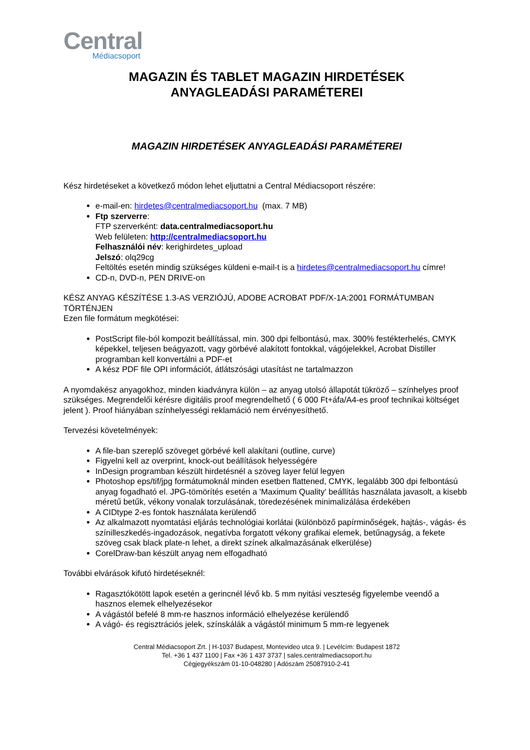Central
Médiacsoport
MAGAZIN ÉS TABLET MAGAZIN HIRDETÉSEK
ANYAGLEADÁSI PARAMÉTEREI
MAGAZIN HIRDETÉSEK ANYAGLEADÁSI PARAMÉTEREI
Kész hirdetéseket a következő módon lehet eljuttatni a Central Médiacsoport részére:
e-mail-en: hirdetes@centralmediacsoport.hu (max. 7 MB)
Ftp szerverre:
FTP szerverként: data.centralmediacsoport.hu
Web felületen: http://centralmediacsoport.hu
Felhasználói név: kerighirdetes_upload
Jelszó: olq29cg
Feltöltés esetén mindig szükséges küldeni e-mail-t is a hirdetes@centralmediacsoport.hu címre!
CD-n, DVD-n, PEN DRIVE-on
KÉSZ ANYAG KÉSZÍTÉSE 1.3-AS VERZIÓJÚ, ADOBE ACROBAT PDF/X-1A:2001 FORMÁTUMBAN TÖRTÉNJEN
Ezen file formátum megkötései:
PostScript file-ból kompozit beállítással, min. 300 dpi felbontású, max. 300% festékterhelés, CMYK képekkel, teljesen beágyazott, vagy görbévé alakított fontokkal, vágójelekkel, Acrobat Distiller programban kell konvertálni a PDF-et
A kész PDF file OPI információt, átlátszósági utasítást ne tartalmazzon
A nyomdakész anyagokhoz, minden kiadványra külön – az anyag utolsó állapotát tükröző – színhelyes proof szükséges. Megrendelői kérésre digitális proof megrendelhető ( 6 000 Ft+áfa/A4-es proof technikai költséget jelent ). Proof hiányában színhelyességi reklamáció nem érvényesíthető.
Tervezési követelmények:
A file-ban szereplő szöveget görbévé kell alakítani (outline, curve)
Figyelni kell az overprint, knock-out beállítások helyességére
InDesign programban készült hirdetésnél a szöveg layer felül legyen
Photoshop eps/tif/jpg formátumoknál minden esetben flattened, CMYK, legalább 300 dpi felbontású anyag fogadható el. JPG-tömörítés esetén a 'Maximum Quality' beállítás használata javasolt, a kisebb méretű betűk, vékony vonalak torzulásának, töredezésének minimalizálása érdekében
A CIDtype 2-es fontok használata kerülendő
Az alkalmazott nyomtatási eljárás technológiai korlátai (különböző papírminőségek, hajtás-, vágás- és színilleszkedés-ingadozások, negatívba forgatott vékony grafikai elemek, betűnagyság, a fekete szöveg csak black plate-n lehet, a direkt színek alkalmazásának elkerülése)
CorelDraw-ban készült anyag nem elfogadható
További elvárások kifutó hirdetéseknél:
Ragasztókötött lapok esetén a gerincnél lévő kb. 5 mm nyitási veszteség figyelembe veendő a hasznos elemek elhelyezésekor
A vágástól befelé 8 mm-re hasznos információ elhelyezése kerülendő
A vágó- és regisztrációs jelek, színskálák a vágástól minimum 5 mm-re legyenek
Central Médiacsoport Zrt. | H-1037 Budapest, Montevideo utca 9. | Levélcím: Budapest 1872
Tel. +36 1 437 1100 | Fax +36 1 437 3737 | sales.centralmediacsoport.hu
Cégjegyékszám 01-10-048280 | Adószám 25087910-2-41